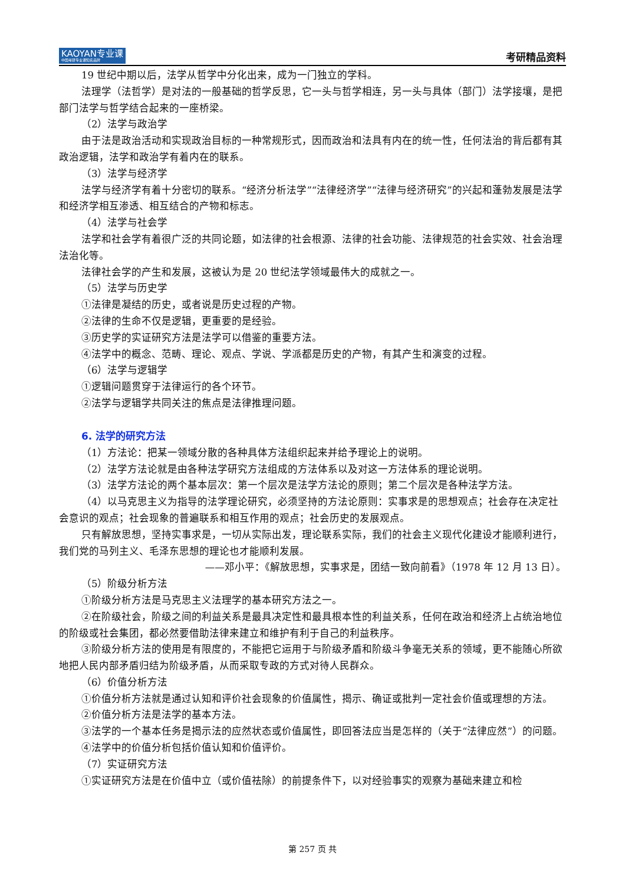KAOYAN专业课
中国考研专业课知名品牌
考研精品资料
19 世纪中期以后，法学从哲学中分化出来，成为一门独立的学科。
法理学（法哲学）是对法的一般基础的哲学反思，它一头与哲学相连，另一头与具体（部门）法学接壤，是把部门法学与哲学结合起来的一座桥梁。
（2）法学与政治学
由于法是政治活动和实现政治目标的一种常规形式，因而政治和法具有内在的统一性，任何法治的背后都有其政治逻辑，法学和政治学有着内在的联系。
（3）法学与经济学
法学与经济学有着十分密切的联系。“经济分析法学”“法律经济学”“法律与经济研究”的兴起和蓬勃发展是法学和经济学相互渗透、相互结合的产物和标志。
（4）法学与社会学
法学和社会学有着很广泛的共同论题，如法律的社会根源、法律的社会功能、法律规范的社会实效、社会治理法治化等。
法律社会学的产生和发展，这被认为是 20 世纪法学领域最伟大的成就之一。
（5）法学与历史学
①法律是凝结的历史，或者说是历史过程的产物。
②法律的生命不仅是逻辑，更重要的是经验。
③历史学的实证研究方法是法学可以借鉴的重要方法。
④法学中的概念、范畴、理论、观点、学说、学派都是历史的产物，有其产生和演变的过程。
（6）法学与逻辑学
①逻辑问题贯穿于法律运行的各个环节。
②法学与逻辑学共同关注的焦点是法律推理问题。
6. 法学的研究方法
（1）方法论：把某一领域分散的各种具体方法组织起来并给予理论上的说明。
（2）法学方法论就是由各种法学研究方法组成的方法体系以及对这一方法体系的理论说明。
（3）法学方法论的两个基本层次：第一个层次是法学方法论的原则；第二个层次是各种法学方法。
（4）以马克思主义为指导的法学理论研究，必须坚持的方法论原则：实事求是的思想观点；社会存在决定社会意识的观点；社会现象的普遍联系和相互作用的观点；社会历史的发展观点。
只有解放思想，坚持实事求是，一切从实际出发，理论联系实际，我们的社会主义现代化建设才能顺利进行，我们党的马列主义、毛泽东思想的理论也才能顺利发展。
——邓小平：《解放思想，实事求是，团结一致向前看》（1978 年 12 月 13 日）。
（5）阶级分析方法
①阶级分析方法是马克思主义法理学的基本研究方法之一。
②在阶级社会，阶级之间的利益关系是最具决定性和最具根本性的利益关系，任何在政治和经济上占统治地位的阶级或社会集团，都必然要借助法律来建立和维护有利于自己的利益秩序。
③阶级分析方法的使用是有限度的，不能把它运用于与阶级矛盾和阶级斗争毫无关系的领域，更不能随心所欲地把人民内部矛盾归结为阶级矛盾，从而采取专政的方式对待人民群众。
（6）价值分析方法
①价值分析方法就是通过认知和评价社会现象的价值属性，揭示、确证或批判一定社会价值或理想的方法。
②价值分析方法是法学的基本方法。
③法学的一个基本任务是揭示法的应然状态或价值属性，即回答法应当是怎样的（关于“法律应然”）的问题。
④法学中的价值分析包括价值认知和价值评价。
（7）实证研究方法
①实证研究方法是在价值中立（或价值祛除）的前提条件下，以对经验事实的观察为基础来建立和检
第 257 页 共